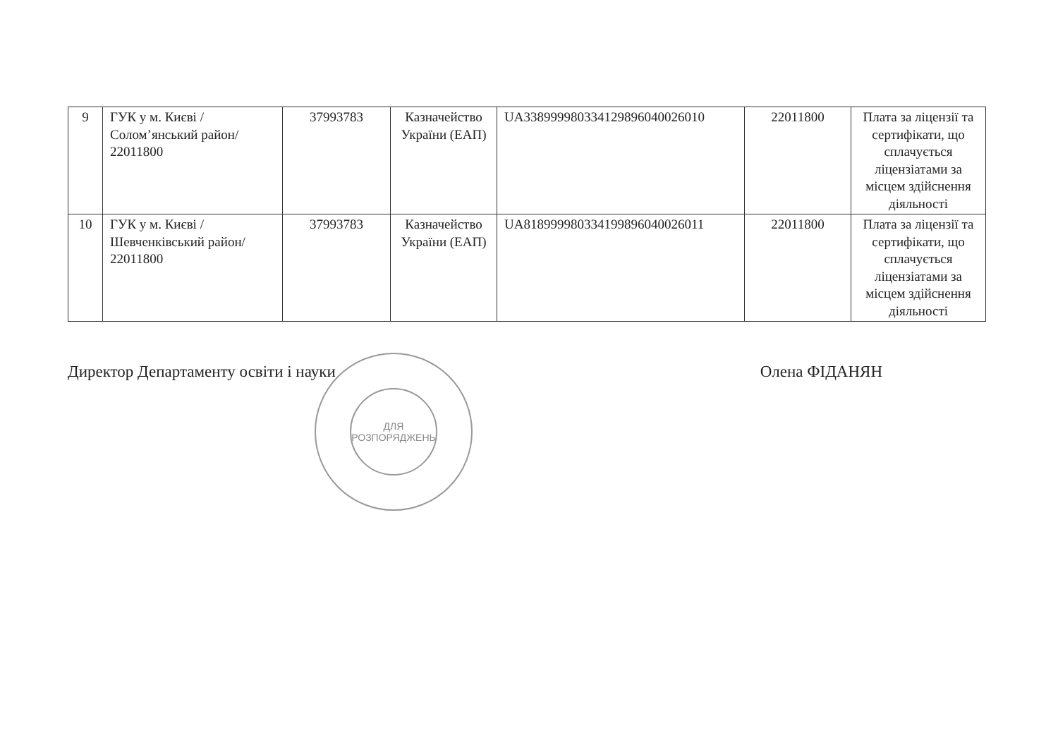| 9 | ГУК у м. Києві /Солом’янський район/ 22011800 | 37993783 | Казначейство України (ЕАП) | UA338999980334129896040026010 | 22011800 | Плата за ліцензії та сертифікати, що сплачується ліцензіатами за місцем здійснення діяльності |
| 10 | ГУК у м. Києві /Шевченківський район/ 22011800 | 37993783 | Казначейство України (ЕАП) | UA818999980334199896040026011 | 22011800 | Плата за ліцензії та сертифікати, що сплачується ліцензіатами за місцем здійснення діяльності |
Директор Департаменту освіти і науки Олена ФІДАНЯН
ДЛЯ
РОЗПОРЯДЖЕНЬ